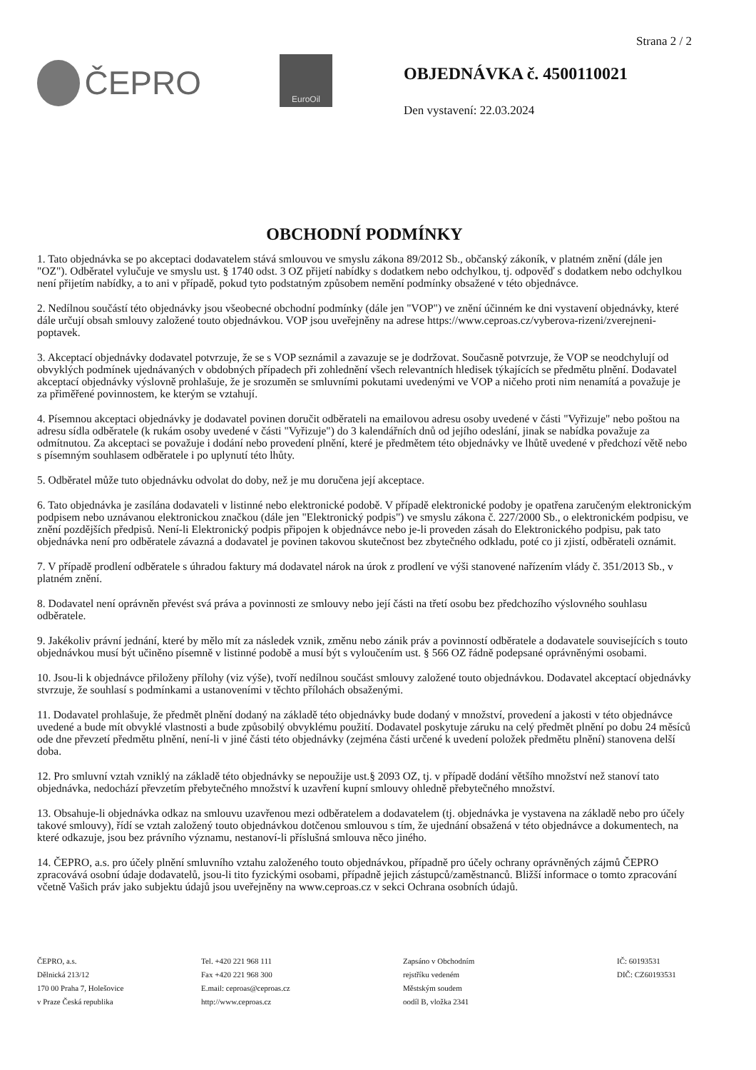Strana 2 / 2
ČEPRO
EuroOil
OBJEDNÁVKA č. 4500110021
Den vystavení: 22.03.2024
OBCHODNÍ PODMÍNKY
1. Tato objednávka se po akceptaci dodavatelem stává smlouvou ve smyslu zákona 89/2012 Sb., občanský zákoník, v platném znění (dále jen "OZ"). Odběratel vylučuje ve smyslu ust. § 1740 odst. 3 OZ přijetí nabídky s dodatkem nebo odchylkou, tj. odpověď s dodatkem nebo odchylkou není přijetím nabídky, a to ani v případě, pokud tyto podstatným způsobem nemění podmínky obsažené v této objednávce.
2. Nedílnou součástí této objednávky jsou všeobecné obchodní podmínky (dále jen "VOP") ve znění účinném ke dni vystavení objednávky, které dále určují obsah smlouvy založené touto objednávkou. VOP jsou uveřejněny na adrese https://www.ceproas.cz/vyberova-rizeni/zverejneni-poptavek.
3. Akceptací objednávky dodavatel potvrzuje, že se s VOP seznámil a zavazuje se je dodržovat. Současně potvrzuje, že VOP se neodchylují od obvyklých podmínek ujednávaných v obdobných případech při zohlednění všech relevantních hledisek týkajících se předmětu plnění. Dodavatel akceptací objednávky výslovně prohlašuje, že je srozuměn se smluvními pokutami uvedenými ve VOP a ničeho proti nim nenamítá a považuje je za přiměřené povinnostem, ke kterým se vztahují.
4. Písemnou akceptaci objednávky je dodavatel povinen doručit odběrateli na emailovou adresu osoby uvedené v části "Vyřizuje" nebo poštou na adresu sídla odběratele (k rukám osoby uvedené v části "Vyřizuje") do 3 kalendářních dnů od jejího odeslání, jinak se nabídka považuje za odmítnutou. Za akceptaci se považuje i dodání nebo provedení plnění, které je předmětem této objednávky ve lhůtě uvedené v předchozí větě nebo s písemným souhlasem odběratele i po uplynutí této lhůty.
5. Odběratel může tuto objednávku odvolat do doby, než je mu doručena její akceptace.
6. Tato objednávka je zasílána dodavateli v listinné nebo elektronické podobě. V případě elektronické podoby je opatřena zaručeným elektronickým podpisem nebo uznávanou elektronickou značkou (dále jen "Elektronický podpis") ve smyslu zákona č. 227/2000 Sb., o elektronickém podpisu, ve znění pozdějších předpisů. Není-li Elektronický podpis připojen k objednávce nebo je-li proveden zásah do Elektronického podpisu, pak tato objednávka není pro odběratele závazná a dodavatel je povinen takovou skutečnost bez zbytečného odkladu, poté co ji zjistí, odběrateli oznámit.
7. V případě prodlení odběratele s úhradou faktury má dodavatel nárok na úrok z prodlení ve výši stanovené nařízením vlády č. 351/2013 Sb., v platném znění.
8. Dodavatel není oprávněn převést svá práva a povinnosti ze smlouvy nebo její části na třetí osobu bez předchozího výslovného souhlasu odběratele.
9. Jakékoliv právní jednání, které by mělo mít za následek vznik, změnu nebo zánik práv a povinností odběratele a dodavatele souvisejících s touto objednávkou musí být učiněno písemně v listinné podobě a musí být s vyloučením ust. § 566 OZ řádně podepsané oprávněnými osobami.
10. Jsou-li k objednávce přiloženy přílohy (viz výše), tvoří nedílnou součást smlouvy založené touto objednávkou. Dodavatel akceptací objednávky stvrzuje, že souhlasí s podmínkami a ustanoveními v těchto přílohách obsaženými.
11. Dodavatel prohlašuje, že předmět plnění dodaný na základě této objednávky bude dodaný v množství, provedení a jakosti v této objednávce uvedené a bude mít obvyklé vlastnosti a bude způsobilý obvyklému použití. Dodavatel poskytuje záruku na celý předmět plnění po dobu 24 měsíců ode dne převzetí předmětu plnění, není-li v jiné části této objednávky (zejména části určené k uvedení položek předmětu plnění) stanovena delší doba.
12. Pro smluvní vztah vzniklý na základě této objednávky se nepoužije ust.§ 2093 OZ, tj. v případě dodání většího množství než stanoví tato objednávka, nedochází převzetím přebytečného množství k uzavření kupní smlouvy ohledně přebytečného množství.
13. Obsahuje-li objednávka odkaz na smlouvu uzavřenou mezi odběratelem a dodavatelem (tj. objednávka je vystavena na základě nebo pro účely takové smlouvy), řídí se vztah založený touto objednávkou dotčenou smlouvou s tím, že ujednání obsažená v této objednávce a dokumentech, na které odkazuje, jsou bez právního významu, nestanoví-li příslušná smlouva něco jiného.
14. ČEPRO, a.s. pro účely plnění smluvního vztahu založeného touto objednávkou, případně pro účely ochrany oprávněných zájmů ČEPRO zpracovává osobní údaje dodavatelů, jsou-li tito fyzickými osobami, případně jejich zástupců/zaměstnanců. Bližší informace o tomto zpracování včetně Vašich práv jako subjektu údajů jsou uveřejněny na www.ceproas.cz v sekci Ochrana osobních údajů.
ČEPRO, a.s.
Dělnická 213/12
170 00 Praha 7, Holešovice
v Praze Česká republika
Tel. +420 221 968 111
Fax +420 221 968 300
E.mail: ceproas@ceproas.cz
http://www.ceproas.cz
Zapsáno v Obchodním
rejstříku vedeném
Městským soudem
oodíl B, vložka 2341
IČ: 60193531
DIČ: CZ60193531